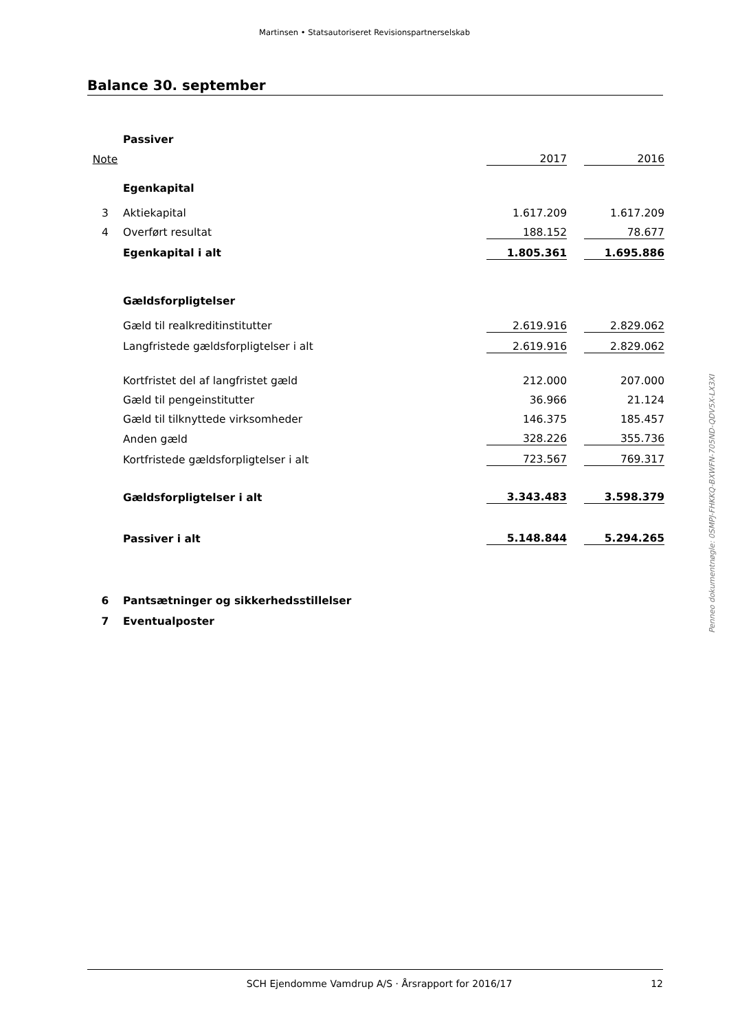Martinsen • Statsautoriseret Revisionspartnerselskab
Balance 30. september
| | Passiver | | | |
| Note | | 2017 | | 2016 |
| | Egenkapital | | | |
| 3 | Aktiekapital | 1.617.209 | | 1.617.209 |
| 4 | Overført resultat | 188.152 | | 78.677 |
| | Egenkapital i alt | 1.805.361 | | 1.695.886 |
| | Gældsforpligtelser | | | |
| | Gæld til realkreditinstitutter | 2.619.916 | | 2.829.062 |
| | Langfristede gældsforpligtelser i alt | 2.619.916 | | 2.829.062 |
| | Kortfristet del af langfristet gæld | 212.000 | | 207.000 |
| | Gæld til pengeinstitutter | 36.966 | | 21.124 |
| | Gæld til tilknyttede virksomheder | 146.375 | | 185.457 |
| | Anden gæld | 328.226 | | 355.736 |
| | Kortfristede gældsforpligtelser i alt | 723.567 | | 769.317 |
| | Gældsforpligtelser i alt | 3.343.483 | | 3.598.379 |
| | Passiver i alt | 5.148.844 | | 5.294.265 |
| 6 | Pantsætninger og sikkerhedsstillelser | | | |
| 7 | Eventualposter | | | |
Penneo dokumentnøgle: 0SMPJ-FHKKQ-BXWFN-705ND-QDV5X-LX3XI
SCH Ejendomme Vamdrup A/S · Årsrapport for 2016/17 12